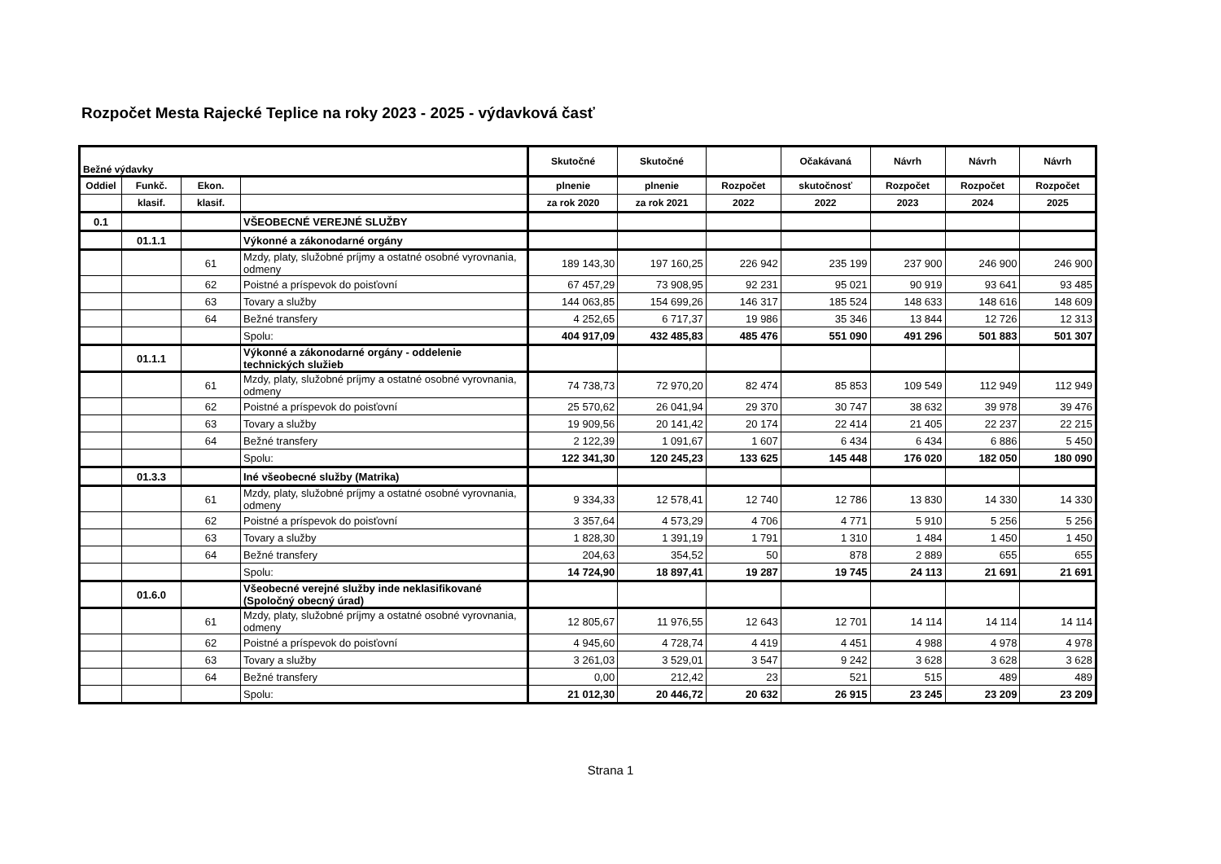Rozpočet Mesta Rajecké Teplice na roky 2023 - 2025 - výdavková časť
| Bežné výdavky | | | | Skutočné | Skutočné | | Očakávaná | Návrh | Návrh | Návrh |
| --- | --- | --- | --- | --- | --- | --- | --- | --- | --- | --- |
| Oddiel | Funkč. | Ekon. | | plnenie | plnenie | Rozpočet | skutočnosť | Rozpočet | Rozpočet | Rozpočet |
| | klasif. | klasif. | | za rok 2020 | za rok 2021 | 2022 | 2022 | 2023 | 2024 | 2025 |
| 0.1 | | | VŠEOBECNÉ VEREJNÉ SLUŽBY | | | | | | | |
| | 01.1.1 | | Výkonné a zákonodarné orgány | | | | | | | |
| | | 61 | Mzdy, platy, služobné príjmy a ostatné osobné vyrovnania, odmeny | 189 143,30 | 197 160,25 | 226 942 | 235 199 | 237 900 | 246 900 | 246 900 |
| | | 62 | Poistné a príspevok do poisťovní | 67 457,29 | 73 908,95 | 92 231 | 95 021 | 90 919 | 93 641 | 93 485 |
| | | 63 | Tovary a služby | 144 063,85 | 154 699,26 | 146 317 | 185 524 | 148 633 | 148 616 | 148 609 |
| | | 64 | Bežné transfery | 4 252,65 | 6 717,37 | 19 986 | 35 346 | 13 844 | 12 726 | 12 313 |
| | | | Spolu: | 404 917,09 | 432 485,83 | 485 476 | 551 090 | 491 296 | 501 883 | 501 307 |
| | 01.1.1 | | Výkonné a zákonodarné orgány - oddelenie technických služieb | | | | | | | |
| | | 61 | Mzdy, platy, služobné príjmy a ostatné osobné vyrovnania, odmeny | 74 738,73 | 72 970,20 | 82 474 | 85 853 | 109 549 | 112 949 | 112 949 |
| | | 62 | Poistné a príspevok do poisťovní | 25 570,62 | 26 041,94 | 29 370 | 30 747 | 38 632 | 39 978 | 39 476 |
| | | 63 | Tovary a služby | 19 909,56 | 20 141,42 | 20 174 | 22 414 | 21 405 | 22 237 | 22 215 |
| | | 64 | Bežné transfery | 2 122,39 | 1 091,67 | 1 607 | 6 434 | 6 434 | 6 886 | 5 450 |
| | | | Spolu: | 122 341,30 | 120 245,23 | 133 625 | 145 448 | 176 020 | 182 050 | 180 090 |
| | 01.3.3 | | Iné všeobecné služby (Matrika) | | | | | | | |
| | | 61 | Mzdy, platy, služobné príjmy a ostatné osobné vyrovnania, odmeny | 9 334,33 | 12 578,41 | 12 740 | 12 786 | 13 830 | 14 330 | 14 330 |
| | | 62 | Poistné a príspevok do poisťovní | 3 357,64 | 4 573,29 | 4 706 | 4 771 | 5 910 | 5 256 | 5 256 |
| | | 63 | Tovary a služby | 1 828,30 | 1 391,19 | 1 791 | 1 310 | 1 484 | 1 450 | 1 450 |
| | | 64 | Bežné transfery | 204,63 | 354,52 | 50 | 878 | 2 889 | 655 | 655 |
| | | | Spolu: | 14 724,90 | 18 897,41 | 19 287 | 19 745 | 24 113 | 21 691 | 21 691 |
| | 01.6.0 | | Všeobecné verejné služby inde neklasifikované (Spoločný obecný úrad) | | | | | | | |
| | | 61 | Mzdy, platy, služobné príjmy a ostatné osobné vyrovnania, odmeny | 12 805,67 | 11 976,55 | 12 643 | 12 701 | 14 114 | 14 114 | 14 114 |
| | | 62 | Poistné a príspevok do poisťovní | 4 945,60 | 4 728,74 | 4 419 | 4 451 | 4 988 | 4 978 | 4 978 |
| | | 63 | Tovary a služby | 3 261,03 | 3 529,01 | 3 547 | 9 242 | 3 628 | 3 628 | 3 628 |
| | | 64 | Bežné transfery | 0,00 | 212,42 | 23 | 521 | 515 | 489 | 489 |
| | | | Spolu: | 21 012,30 | 20 446,72 | 20 632 | 26 915 | 23 245 | 23 209 | 23 209 |
Strana 1